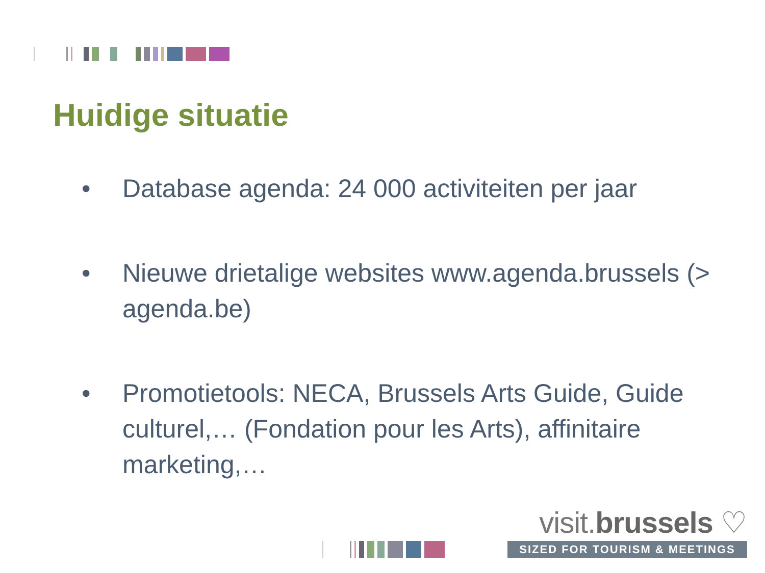Huidige situatie
• Database agenda: 24 000 activiteiten per jaar
• Nieuwe drietalige websites www.agenda.brussels (> agenda.be)
• Promotietools: NECA, Brussels Arts Guide, Guide culturel,… (Fondation pour les Arts), affinitaire marketing,…
visit.brussels ♡
SIZED FOR TOURISM & MEETINGS